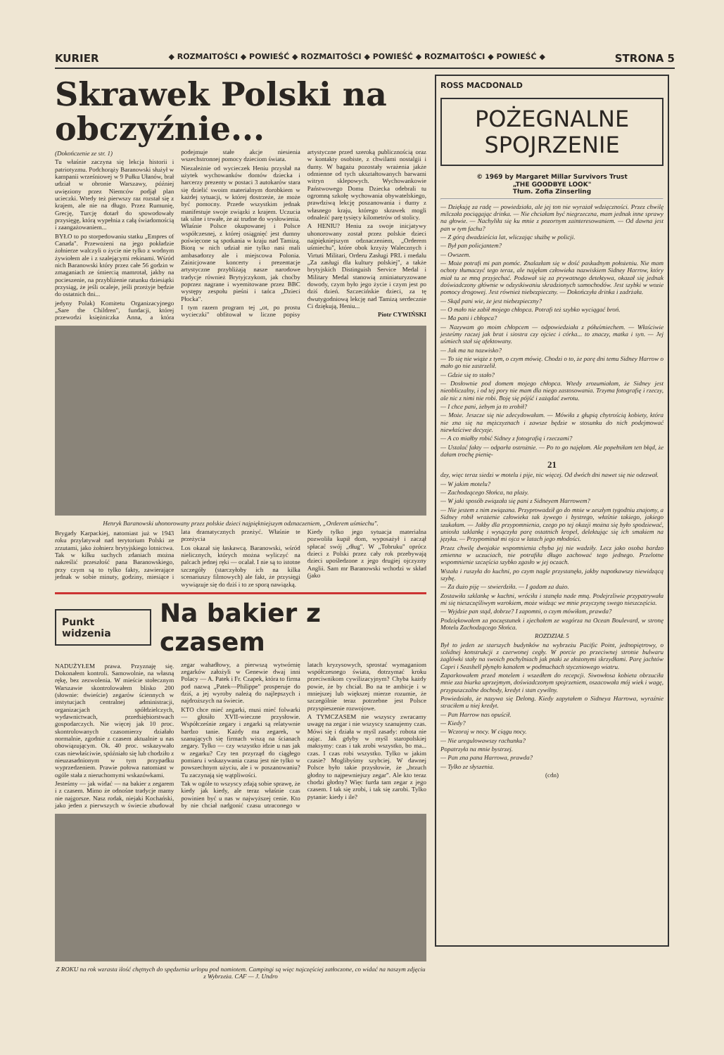KURIER ◆ ROZMAITOŚCI ◆ POWIEŚĆ ◆ ROZMAITOŚCI ◆ POWIEŚĆ ◆ ROZMAITOŚCI ◆ POWIEŚĆ ◆ STRONA 5
Skrawek Polski na obczyźnie...
(Dokończenie ze str. 1)
Tu właśnie zaczyna się lekcja historii i patriotyzmu. Podchorąży Baranowski służył w kampanii wrześniowej w 9 Pułku Ułanów, brał udział w obronie Warszawy, później uwięziony przez Niemców podjął plan ucieczki. Wtedy też pierwszy raz rozstał się z krajem, ale nie na długo. Przez Rumunię, Grecję, Turcję dotarł do spowodowały przysięgę, którą wypełnia z całą świadomością i zaangażowaniem...
BYŁO to po storpedowaniu statku „Empres of Canada". Przewożeni na jego pokładzie żołnierze walczyli o życie nie tylko z wodnym żywiołem ale i z szalejącymi rekinami. Wśród nich Baranowski który przez całe 56 godzin w zmaganiach ze śmiercią mamrotał, jakby na pocieszenie, na przybliżenie ratunku dziesiątki przysiąg, że jeśli ocaleje, jeśli przeżyje będzie do ostatnich dni...
jedyny Polak) Komitetu Organizacyjnego „Sare the Children", fundacji, której przewodzi księżniczka Anna, a która podejmuje stałe akcje niesienia wszechstronnej pomocy dzieciom świata.
Niezależnie od wycieczek Heniu przysłał na użytek wychowanków domów dziecka i harcerzy prezenty w postaci 3 autokarów stara się dzielić swoim materialnym dorobkiem w każdej sytuacji, w której dostrzeże, że może być pomocny. Przede wszystkim jednak manifestuje swoje związki z krajem. Uczucia tak silne i trwałe, że aż trudne do wysłowienia. Właśnie Polsce okupowanej i Polsce współczesnej, z której osiągnięć jest dumny poświęcone są spotkania w kraju nad Tamizą. Biorą w nich udział nie tylko nasi mali ambasadorzy ale i miejscowa Polonia. Zainicjowane koncerty i prezentacje artystyczne przybliżają nasze narodowe tradycje również Brytyjczykom, jak choćby poprzez nagrane i wyemitowane przez BBC występy zespołu pieśni i tańca „Dzieci Płocka".
I tym razem program tej „ot, po prostu wycieczki" obfitował w liczne popisy artystyczne przed szeroką publicznością oraz w kontakty osobiste, z chwilami nostalgii i dumy. W bagażu pozostały wrażenia jakże odmienne od tych ukształtowanych barwami witryn sklepowych. Wychowankowie Państwowego Domu Dziecka odebrali tu ogromną szkołę wychowania obywatelskiego, prawdziwą lekcję poszanowania i dumy z własnego kraju, którego skrawek mogli odnaleźć parę tysięcy kilometrów od stolicy.
A HENIU? Heniu za swoje inicjatywy uhonorowany został przez polskie dzieci najpiękniejszym odznaczeniem, „Orderem uśmiechu", które obok krzyży Walecznych i Virtuti Militari, Orderu Zasługi PRL i medalu „Za zasługi dla kultury polskiej", a także brytyjskich Distinguish Service Medal i Military Medal stanowią zminiaturyzowane dowody, czym było jego życie i czym jest po dziś dzień. Szczecińskie dzieci, za tę dwutygodniową lekcję nad Tamizą serdecznie Ci dziękują, Heniu...
Piotr CYWIŃSKI
Henryk Baranowski uhonorowany przez polskie dzieci najpiękniejszym odznaczeniem, „Orderem uśmiechu".
Brygady Karpackiej, natomiast już w 1943 roku przylatywał nad terytorium Polski ze zrzutami, jako żołnierz brytyjskiego lotnictwa. Tak w kilku suchych zdaniach można nakreślić przeszłość pana Baranowskiego, przy czym są to tylko fakty, zawierające jednak w sobie minuty, godziny, miesiące i lata dramatycznych przeżyć. Właśnie te przeżycia
Los okazał się łaskawcą. Baranowski, wśród nielicznych, których można wyliczyć na palcach jednej ręki — ocalał. I nie są to istotne szczegóły (starczyłoby ich na kilka scenariuszy filmowych) ale fakt, że przysięgi wywiązuje się do dziś i to ze sporą nawiązką.
Kiedy tylko jego sytuacja materialna pozwoliła kupił dom, wyposażył i zaczął spłacać swój „dług". W „Tobruku" oprócz dzieci z Polski przez cały rok przebywają dzieci upośledzone z jego drugiej ojczyzny Anglii. Sam mr Baranowski wchodzi w skład (jako
Punkt widzenia
Na bakier z czasem
NADUŻYŁEM prawa. Przyznaję się. Dokonałem kontroli. Samowolnie, na własną rękę, bez zezwolenia. W mieście stołecznym Warszawie skontrolowałem blisko 200 (słownie: dwieście) zegarów ściennych w instytucjach centralnej administracji, organizacjach spółdzielczych, wydawnictwach, przedsiębiorstwach gospodarczych. Nie więcej jak 10 proc. skontrolowanych czasomierzy działało normalnie, zgodnie z czasem aktualnie u nas obowiązującym. Ok. 40 proc. wskazywało czas niewłaściwie, spóźniało się lub chodziło z nieuzasadnionym w tym przypadku wyprzedzeniem. Prawie połowa natomiast w ogóle stała z nieruchomymi wskazówkami.
Jesteśmy — jak widać — na bakier z zegarem i z czasem. Mimo że odnośne tradycje mamy nie najgorsze. Nasz rodak, niejaki Kochański, jako jeden z pierwszych w świecie zbudował zegar wahadłowy, a pierwszą wytwórnię zegarków założyli w Genewie dwaj inni Polacy — A. Patek i Fr. Czapek, która to firma pod nazwą „Patek—Philippe" prosperuje do dziś, a jej wyroby należą do najlepszych i najdroższych na świecie.
KTO chce mieć zegarki, musi mieć folwarki — głosiło XVII-wieczne przysłowie. Współcześnie zegary i zegarki są relatywnie bardzo tanie. Każdy ma zegarek, w szanujących się firmach wiszą na ścianach zegary. Tylko — czy wszystko idzie u nas jak w zegarku? Czy ten przyrząd do ciągłego pomiaru i wskazywania czasu jest nie tylko w powszechnym użyciu, ale i w poszanowaniu? Tu zaczynają się wątpliwości.
Tak w ogóle to wszyscy zdają sobie sprawę, że kiedy jak kiedy, ale teraz właśnie czas powinien być u nas w najwyższej cenie. Kto by nie chciał nadgonić czasu utraconego w latach kryzysowych, sprostać wymaganiom współczesnego świata, dotrzymać kroku przeciwnikom cywilizacyjnym? Chyba każdy powie, że by chciał. Bo na te ambicje i w mniejszej lub większej mierze rozumie, że szczególnie teraz potrzebne jest Polsce przyspieszenie rozwojowe.
A TYMCZASEM nie wszyscy zwracamy uwagę na zegar i nie wszyscy szanujemy czas. Mówi się i działa w myśl zasady: robota nie zając. Jak gdyby w myśl staropolskiej maksymy: czas i tak zrobi wszystko, bo ma... czas. I czas robi wszystko. Tylko w jakim czasie? Moglibyśmy szybciej. W dawnej Polsce było takie przysłowie, że „brzuch głodny to najpewniejszy zegar". Ale kto teraz chodzi głodny? Więc furda tam zegar z jego czasem. I tak się zrobi, i tak się zarobi. Tylko pytanie: kiedy i ile?
Z ROKU na rok wzrasta ilość chętnych do spędzenia urlopu pod namiotem. Campingi są więc najczęściej zatłoczone, co widać na naszym zdjęciu z Wybrzeża. CAF — J. Undro
ROSS MACDONALD
POŻEGNALNE SPOJRZENIE
© 1969 by Margaret Millar Survivors Trust
„THE GOODBYE LOOK"
Tłum. Zofia Zinserling
— Dziękuję za radę — powiedziała, ale jej ton nie wyrażał wdzięczności. Przez chwilę milczała pociągając drinka. — Nie chciałam być niegrzeczna, mam jednak inne sprawy na głowie. — Nachyliła się ku mnie z pozornym zainteresowaniem. — Od dawna jest pan w tym fachu?
— Z górą dwadzieścia lat, wliczając służbę w policji.
— Był pan policjantem?
— Owszem.
— Może potrafi mi pan pomóc. Znalazłam się w dość paskudnym położeniu. Nie mam ochoty tłumaczyć tego teraz, ale najęłam człowieka nazwiskiem Sidney Harrow, który miał tu ze mną przyjechać. Podawał się za prywatnego detektywa, okazał się jednak doświadczony głównie w odzyskiwaniu skradzionych samochodów. Jest szybki w wozie pomocy drogowej. Jest również niebezpieczny. — Dokończyła drinka i zadrżała.
— Skąd pani wie, że jest niebezpieczny?
— O mało nie zabił mojego chłopca. Potrafi też szybko wyciągać broń.
— Ma pani i chłopca?
— Nazywam go moim chłopcem — odpowiedziała z półuśmiechem. — Właściwie jesteśmy raczej jak brat i siostra czy ojciec i córka... to znaczy, matka i syn. — Jej uśmiech stał się afektowany.
— Jak ma na nazwisko?
— To się nie wiąże z tym, o czym mówię. Chodzi o to, że parę dni temu Sidney Harrow o mało go nie zastrzelił.
— Gdzie się to stało?
— Dosłownie pod domem mojego chłopca. Wtedy zrozumiałam, że Sidney jest nieobliczalny, i od tej pory nie mam dla niego zastosowania. Trzyma fotografię i rzeczy, ale nic z nimi nie robi. Boję się pójść i zażądać zwrotu.
— I chce pani, żebym ja to zrobił?
— Może. Jeszcze się nie zdecydowałam. — Mówiła z głupią chytrością kobiety, która nie zna się na mężczyznach i zawsze będzie w stosunku do nich podejmować niewłaściwe decyzje.
— A co miałby robić Sidney z fotografią i rzeczami?
— Ustalać fakty — odparła ostrożnie. — Po to go najęłam. Ale popełniłam ten błąd, że dałam trochę pienię-
21
dzy, więc teraz siedzi w motelu i pije, nic więcej. Od dwóch dni nawet się nie odezwał.
— W jakim motelu?
— Zachodzącego Słońca, na plaży.
— W jaki sposób związała się pani z Sidneyem Harrowem?
— Nie jestem z nim związana. Przyprowadził go do mnie w zeszłym tygodniu znajomy, a Sidney robił wrażenie człowieka tak żywego i bystrego, właśnie takiego, jakiego szukałam. — Jakby dla przypomnienia, czego po tej okazji można się było spodziewać, uniosła szklankę i wysączyła parę ostatnich kropel, delektując się ich smakiem na języku. — Przypominał mi ojca w latach jego młodości.
Przez chwilę dwojakie wspomnienia chyba jej nie wadziły. Lecz jako osoba bardzo zmienna w uczuciach, nie potrafiła długo zachować tego jednego. Przelotne wspomnienie szczęścia szybko zgasło w jej oczach.
Wstała i ruszyła do kuchni, po czym nagle przystanęła, jakby napotkawszy niewidzącą szybę.
— Za dużo piję — stwierdziła. — I gadam za dużo.
Zostawiła szklankę w kuchni, wróciła i stanęła nade mną. Podejrzliwie przypatrywała mi się nieszczęśliwym wzrokiem, może widząc we mnie przyczynę swego nieszczęścia.
— Wyjdzie pan stąd, dobrze? I zapomni, o czym mówiłam, prawda?
Podziękowałem za poczęstunek i zjechałem ze wzgórza na Ocean Boulevard, w stronę Motelu Zachodzącego Słońca.
ROZDZIAŁ 5
Był to jeden ze starszych budynków na wybrzeżu Pacific Point, jednopiętrowy, o solidnej konstrukcji z czerwonej cegły. W porcie po przeciwnej stronie bulwaru żaglówki stały na swoich pochylniach jak ptaki ze złożonymi skrzydłami. Parę jachtów Capri i Seashell płynęło kanałem w podmuchach styczniowego wiatru.
Zaparkowałem przed motelem i wszedłem do recepcji. Siwowłosa kobieta obrzuciła mnie zza biurka uprzejmym, doświadczonym spojrzeniem, oszacowała mój wiek i wagę, przypuszczalne dochody, kredyt i stan cywilny.
Powiedziała, że nazywa się Delong. Kiedy zapytałem o Sidneya Harrowa, wyraźnie straciłem u niej kredyt.
— Pan Harrow nas opuścił.
— Kiedy?
— Wczoraj w nocy. W ciągu nocy.
— Nie uregulowawszy rachunku?
Popatrzyła na mnie bystrzej.
— Pan zna pana Harrowa, prawda?
— Tylko ze słyszenia.
(cdn)